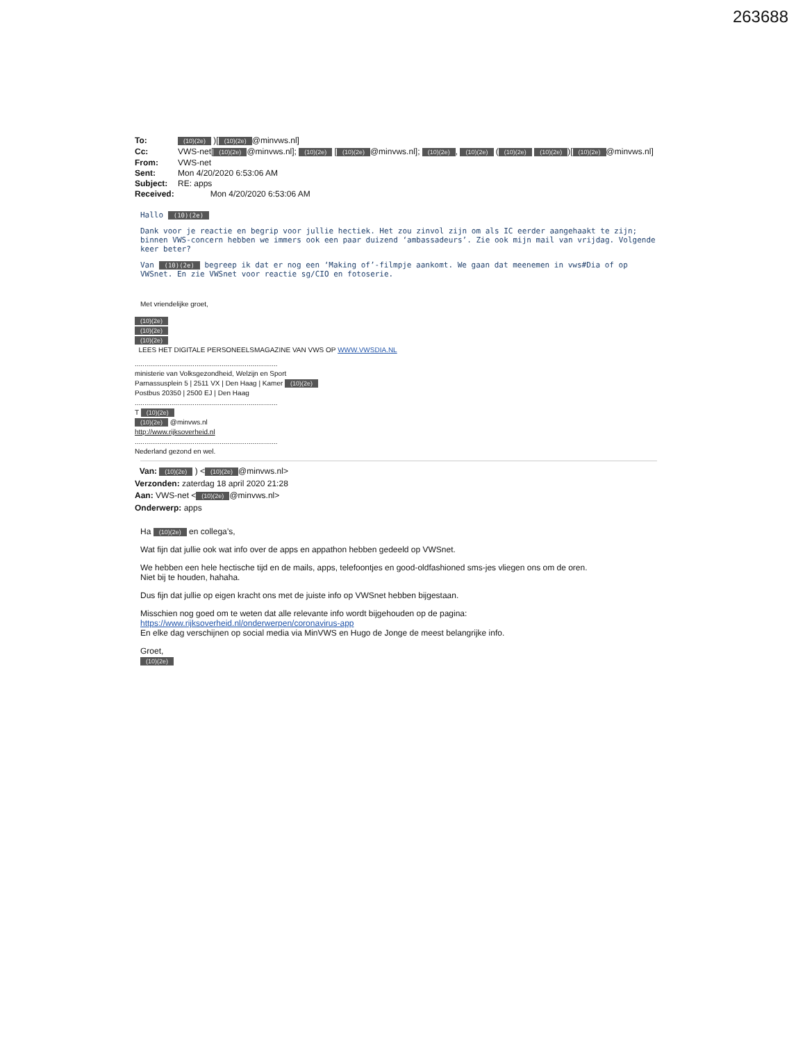263688
To: (10)(2e) )[(10)(2e) @minvws.nl]
Cc: VWS-net[(10)(2e) @minvws.nl]; (10)(2e) [(10)(2e) @minvws.nl]; (10)(2e), (10)(2e) ((10)(2e) (10)(2e))[(10)(2e) @minvws.nl]
From: VWS-net
Sent: Mon 4/20/2020 6:53:06 AM
Subject: RE: apps
Received: Mon 4/20/2020 6:53:06 AM
Hallo (10)(2e)
Dank voor je reactie en begrip voor jullie hectiek. Het zou zinvol zijn om als IC eerder aangehaakt te zijn; binnen VWS-concern hebben we immers ook een paar duizend ‘ambassadeurs’. Zie ook mijn mail van vrijdag. Volgende keer beter?
Van (10)(2e) begreep ik dat er nog een ‘Making of’-filmpje aankomt. We gaan dat meenemen in vws#Dia of op VWSnet. En zie VWSnet voor reactie sg/CIO en fotoserie.
Met vriendelijke groet,
(10)(2e)
(10)(2e)
(10)(2e)
LEES HET DIGITALE PERSONEELSMAGAZINE VAN VWS OP WWW.VWSDIA.NL
..........................................................................
ministerie van Volksgezondheid, Welzijn en Sport
Parnassusplein 5 | 2511 VX | Den Haag | Kamer (10)(2e)
Postbus 20350 | 2500 EJ | Den Haag
..........................................................................
T (10)(2e)
(10)(2e) @minvws.nl
http://www.rijksoverheid.nl
..........................................................................
Nederland gezond en wel.
Van: (10)(2e) ) < (10)(2e) @minvws.nl>
Verzonden: zaterdag 18 april 2020 21:28
Aan: VWS-net < (10)(2e) @minvws.nl>
Onderwerp: apps
Ha (10)(2e) en collega’s,
Wat fijn dat jullie ook wat info over de apps en appathon hebben gedeeld op VWSnet.
We hebben een hele hectische tijd en de mails, apps, telefoontjes en good-oldfashioned sms-jes vliegen ons om de oren.
Niet bij te houden, hahaha.
Dus fijn dat jullie op eigen kracht ons met de juiste info op VWSnet hebben bijgestaan.
Misschien nog goed om te weten dat alle relevante info wordt bijgehouden op de pagina:
https://www.rijksoverheid.nl/onderwerpen/coronavirus-app
En elke dag verschijnen op social media via MinVWS en Hugo de Jonge de meest belangrijke info.
Groet,
(10)(2e)